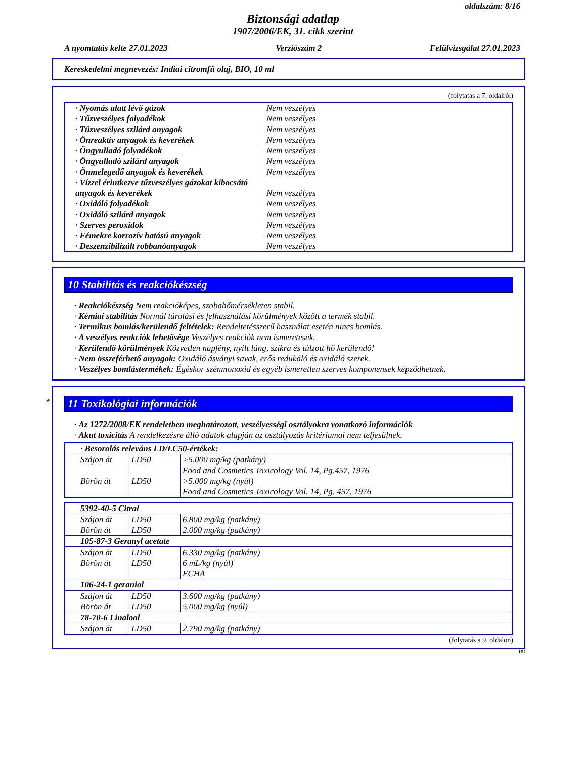oldalszám: 8/16
Biztonsági adatlap
1907/2006/EK, 31. cikk szerint
A nyomtatás kelte 27.01.2023 Verziószám 2 Felülvizsgálat 27.01.2023
Kereskedelmi megnevezés: Indiai citromfű olaj, BIO, 10 ml
(folytatás a 7. oldalról)
| · Nyomás alatt lévő gázok | Nem veszélyes |
| · Tűzveszélyes folyadékok | Nem veszélyes |
| · Tűzveszélyes szilárd anyagok | Nem veszélyes |
| · Önreaktív anyagok és keverékek | Nem veszélyes |
| · Öngyulladó folyadékok | Nem veszélyes |
| · Öngyulladó szilárd anyagok | Nem veszélyes |
| · Önmelegedő anyagok és keverékek | Nem veszélyes |
| · Vízzel érintkezve tűzveszélyes gázokat kibocsátó anyagok és keverékek | Nem veszélyes |
| · Oxidáló folyadékok | Nem veszélyes |
| · Oxidáló szilárd anyagok | Nem veszélyes |
| · Szerves peroxidok | Nem veszélyes |
| · Fémekre korrozív hatású anyagok | Nem veszélyes |
| · Deszenzibilizált robbanóanyagok | Nem veszélyes |
10 Stabilitás és reakciókészség
· Reakciókészség Nem reakcióképes, szobahőmérsékleten stabil.
· Kémiai stabilitás Normál tárolási és felhasználási körülmények között a termék stabil.
· Termikus bomlás/kerülendő feltételek: Rendeltetésszerű használat esetén nincs bomlás.
· A veszélyes reakciók lehetősége Veszélyes reakciók nem ismeretesek.
· Kerülendő körülmények Közvetlen napfény, nyílt láng, szikra és túlzott hő kerülendő!
· Nem összeférhető anyagok: Oxidáló ásványi savak, erős redukáló és oxidáló szerek.
· Veszélyes bomlástermékek: Égéskor szénmonoxid és egyéb ismeretlen szerves komponensek képződhetnek.
* 11 Toxikológiai információk
· Az 1272/2008/EK rendeletben meghatározott, veszélyességi osztályokra vonatkozó információk
· Akut toxicitás A rendelkezésre álló adatok alapján az osztályozás kritériumai nem teljesülnek.
| · Besorolás releváns LD/LC50-értékek: | | |
| Szájon át | LD50 | >5.000 mg/kg (patkány) Food and Cosmetics Toxicology Vol. 14, Pg.457, 1976 |
| Börön át | LD50 | >5.000 mg/kg (nyúl) Food and Cosmetics Toxicology Vol. 14, Pg. 457, 1976 |
| 5392-40-5 Citral | | |
| Szájon át | LD50 | 6.800 mg/kg (patkány) |
| Börön át | LD50 | 2.000 mg/kg (patkány) |
| 105-87-3 Geranyl acetate | | |
| Szájon át | LD50 | 6.330 mg/kg (patkány) |
| Börön át | LD50 | 6 mL/kg (nyúl) ECHA |
| 106-24-1 geraniol | | |
| Szájon át | LD50 | 3.600 mg/kg (patkány) |
| Börön át | LD50 | 5.000 mg/kg (nyúl) |
| 78-70-6 Linalool | | |
| Szájon át | LD50 | 2.790 mg/kg (patkány) |
(folytatás a 9. oldalon)
HU